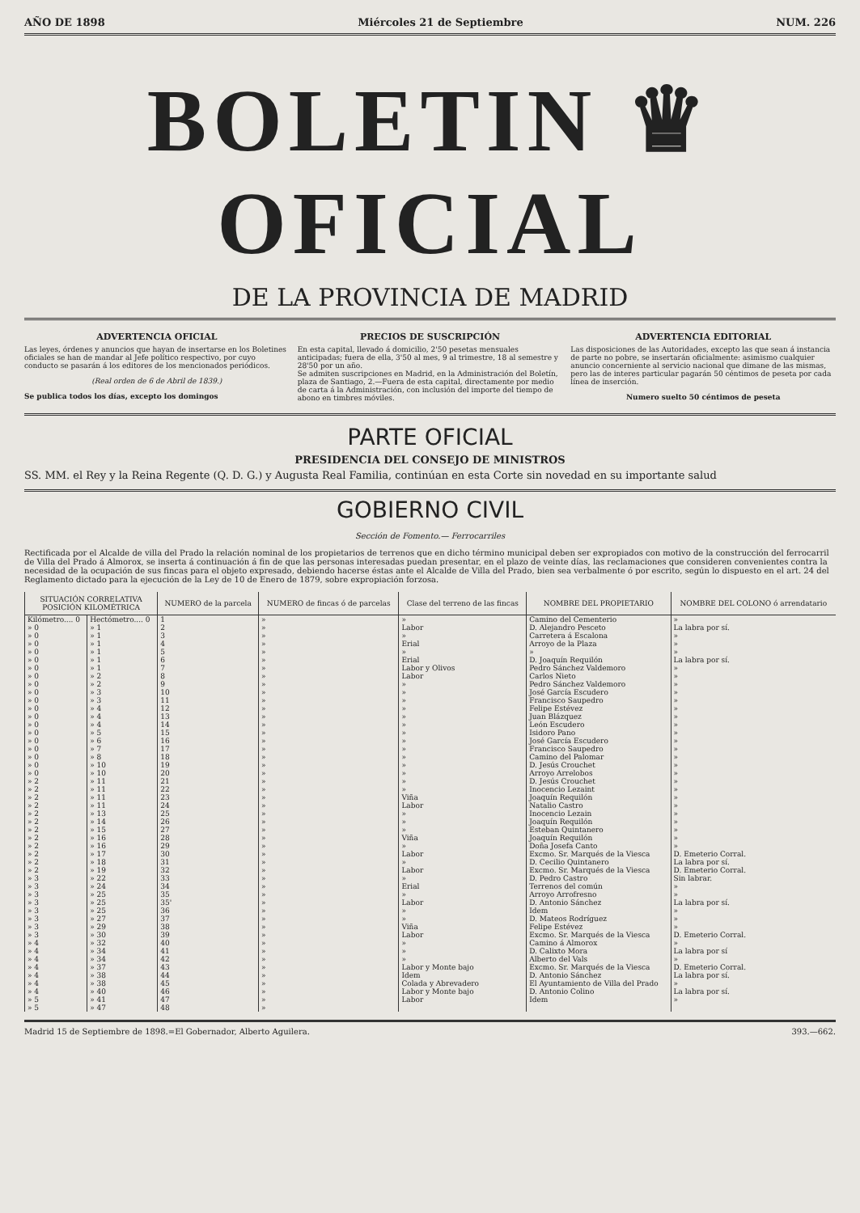AÑO DE 1898 Miércoles 21 de Septiembre NUM. 226
BOLETIN ♛ OFICIAL
DE LA PROVINCIA DE MADRID
ADVERTENCIA OFICIAL
Las leyes, órdenes y anuncios que hayan de insertarse en los Boletines oficiales se han de mandar al Jefe político respectivo, por cuyo conducto se pasarán á los editores de los mencionados periódicos.
(Real orden de 6 de Abril de 1839.)
Se publica todos los días, excepto los domingos
PRECIOS DE SUSCRIPCIÓN
En esta capital, llevado á domicilio, 2'50 pesetas mensuales anticipadas; fuera de ella, 3'50 al mes, 9 al trimestre, 18 al semestre y 28'50 por un año.
Se admiten suscripciones en Madrid, en la Administración del Boletín, plaza de Santiago, 2.—Fuera de esta capital, directamente por medio de carta á la Administración, con inclusión del importe del tiempo de abono en timbres móviles.
ADVERTENCIA EDITORIAL
Las disposiciones de las Autoridades, excepto las que sean á instancia de parte no pobre, se insertarán oficialmente: asimismo cualquier anuncio concerniente al servicio nacional que dimane de las mismas, pero las de interes particular pagarán 50 céntimos de peseta por cada línea de inserción.
Numero suelto 50 céntimos de peseta
PARTE OFICIAL
PRESIDENCIA DEL CONSEJO DE MINISTROS
SS. MM. el Rey y la Reina Regente (Q. D. G.) y Augusta Real Familia, continúan en esta Corte sin novedad en su importante salud
GOBIERNO CIVIL
Sección de Fomento.— Ferrocarriles
Rectificada por el Alcalde de villa del Prado la relación nominal de los propietarios de terrenos que en dicho término municipal deben ser expropiados con motivo de la construcción del ferrocarril de Villa del Prado á Almorox, se inserta á continuación á fin de que las personas interesadas puedan presentar, en el plazo de veinte días, las reclamaciones que consideren convenientes contra la necesidad de la ocupación de sus fincas para el objeto expresado, debiendo hacerse éstas ante el Alcalde de Villa del Prado, bien sea verbalmente ó por escrito, según lo dispuesto en el art. 24 del Reglamento dictado para la ejecución de la Ley de 10 de Enero de 1879, sobre expropiación forzosa.
| SITUACIÓN CORRELATIVA POSICIÓN KILOMÉTRICA | | NUMERO de la parcela | NUMERO de fincas ó de parcelas | Clase del terreno de las fincas | NOMBRE DEL PROPIETARIO | NOMBRE DEL COLONO ó arrendatario |
| --- | --- | --- | --- | --- | --- | --- |
| Kilómetro.... 0 | Hectómetro.... 0 | 1 | » | » | Camino del Cementerio | » |
| » 0 | » 1 | 2 | » | Labor | D. Alejandro Pesceto | La labra por sí. |
| » 0 | » 1 | 3 | » | » | Carretera á Escalona | » |
| » 0 | » 1 | 4 | » | Erial | Arroyo de la Plaza | » |
| » 0 | » 1 | 5 | » | » | » | » |
| » 0 | » 1 | 6 | » | Erial | D. Joaquín Requilón | La labra por sí. |
| » 0 | » 1 | 7 | » | Labor y Olivos | Pedro Sánchez Valdemoro | » |
| » 0 | » 2 | 8 | » | Labor | Carlos Nieto | » |
| » 0 | » 2 | 9 | » | » | Pedro Sánchez Valdemoro | » |
| » 0 | » 3 | 10 | » | » | José García Escudero | » |
| » 0 | » 3 | 11 | » | » | Francisco Saupedro | » |
| » 0 | » 4 | 12 | » | » | Felipe Estévez | » |
| » 0 | » 4 | 13 | » | » | Juan Blázquez | » |
| » 0 | » 4 | 14 | » | » | León Escudero | » |
| » 0 | » 5 | 15 | » | » | Isidoro Pano | » |
| » 0 | » 6 | 16 | » | » | José García Escudero | » |
| » 0 | » 7 | 17 | » | » | Francisco Saupedro | » |
| » 0 | » 8 | 18 | » | » | Camino del Palomar | » |
| » 0 | » 10 | 19 | » | » | D. Jesús Crouchet | » |
| » 0 | » 10 | 20 | » | » | Arroyo Arrelobos | » |
| » 2 | » 11 | 21 | » | » | D. Jesús Crouchet | » |
| » 2 | » 11 | 22 | » | » | Inocencio Lezaint | » |
| » 2 | » 11 | 23 | » | Viña | Joaquín Requilón | » |
| » 2 | » 11 | 24 | » | Labor | Natalio Castro | » |
| » 2 | » 13 | 25 | » | » | Inocencio Lezain | » |
| » 2 | » 14 | 26 | » | » | Joaquín Requilón | » |
| » 2 | » 15 | 27 | » | » | Esteban Quintanero | » |
| » 2 | » 16 | 28 | » | Viña | Joaquín Requilón | » |
| » 2 | » 16 | 29 | » | » | Doña Josefa Canto | » |
| » 2 | » 17 | 30 | » | Labor | Excmo. Sr. Marqués de la Viesca | D. Emeterio Corral. |
| » 2 | » 18 | 31 | » | » | D. Cecilio Quintanero | La labra por sí. |
| » 2 | » 19 | 32 | » | Labor | Excmo. Sr. Marqués de la Viesca | D. Emeterio Corral. |
| » 3 | » 22 | 33 | » | » | D. Pedro Castro | Sin labrar. |
| » 3 | » 24 | 34 | » | Erial | Terrenos del común | » |
| » 3 | » 25 | 35 | » | » | Arroyo Arrofresno | » |
| » 3 | » 25 | 35' | » | Labor | D. Antonio Sánchez | La labra por sí. |
| » 3 | » 25 | 36 | » | » | Idem | » |
| » 3 | » 27 | 37 | » | » | D. Mateos Rodríguez | » |
| » 3 | » 29 | 38 | » | Viña | Felipe Estévez | » |
| » 3 | » 30 | 39 | » | Labor | Excmo. Sr. Marqués de la Viesca | D. Emeterio Corral. |
| » 4 | » 32 | 40 | » | » | Camino á Almorox | » |
| » 4 | » 34 | 41 | » | » | D. Calixto Mora | La labra por sí |
| » 4 | » 34 | 42 | » | » | Alberto del Vals | » |
| » 4 | » 37 | 43 | » | Labor y Monte bajo | Excmo. Sr. Marqués de la Viesca | D. Emeterio Corral. |
| » 4 | » 38 | 44 | » | Idem | D. Antonio Sánchez | La labra por sí. |
| » 4 | » 38 | 45 | » | Colada y Abrevadero | El Ayuntamiento de Villa del Prado | » |
| » 4 | » 40 | 46 | » | Labor y Monte bajo | D. Antonio Colino | La labra por sí. |
| » 5 | » 41 | 47 | » | Labor | Idem | » |
| » 5 | » 47 | 48 | » | | | |
Madrid 15 de Septiembre de 1898.=El Gobernador, Alberto Aguilera. 393.—662.